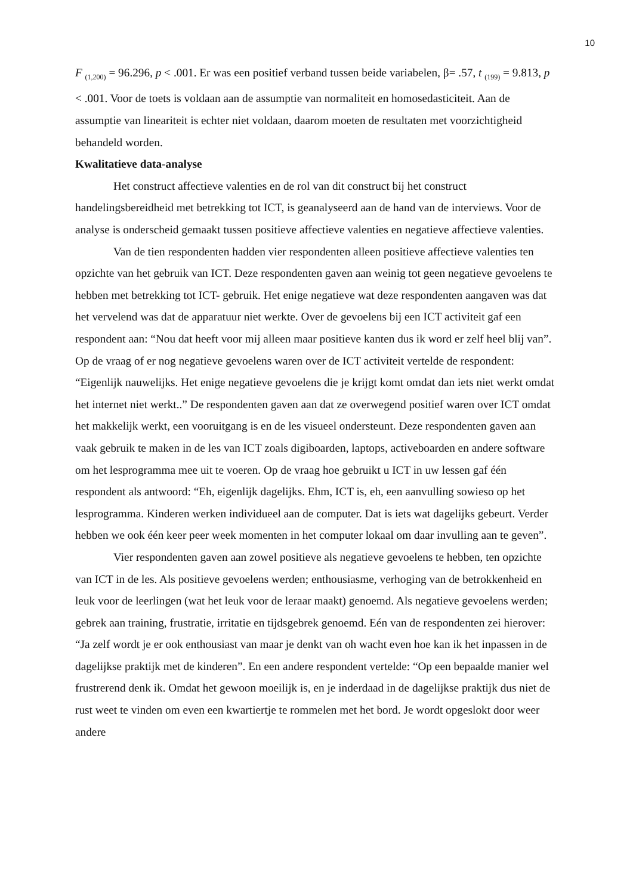10
F <sub>(1,200)</sub> = 96.296, p < .001. Er was een positief verband tussen beide variabelen, β= .57, t <sub>(199)</sub> = 9.813, p < .001. Voor de toets is voldaan aan de assumptie van normaliteit en homosedasticiteit. Aan de assumptie van lineariteit is echter niet voldaan, daarom moeten de resultaten met voorzichtigheid behandeld worden.
Kwalitatieve data-analyse
Het construct affectieve valenties en de rol van dit construct bij het construct handelingsbereidheid met betrekking tot ICT, is geanalyseerd aan de hand van de interviews. Voor de analyse is onderscheid gemaakt tussen positieve affectieve valenties en negatieve affectieve valenties.
Van de tien respondenten hadden vier respondenten alleen positieve affectieve valenties ten opzichte van het gebruik van ICT. Deze respondenten gaven aan weinig tot geen negatieve gevoelens te hebben met betrekking tot ICT- gebruik. Het enige negatieve wat deze respondenten aangaven was dat het vervelend was dat de apparatuur niet werkte. Over de gevoelens bij een ICT activiteit gaf een respondent aan: “Nou dat heeft voor mij alleen maar positieve kanten dus ik word er zelf heel blij van”. Op de vraag of er nog negatieve gevoelens waren over de ICT activiteit vertelde de respondent: “Eigenlijk nauwelijks. Het enige negatieve gevoelens die je krijgt komt omdat dan iets niet werkt omdat het internet niet werkt..” De respondenten gaven aan dat ze overwegend positief waren over ICT omdat het makkelijk werkt, een vooruitgang is en de les visueel ondersteunt. Deze respondenten gaven aan vaak gebruik te maken in de les van ICT zoals digiboarden, laptops, activeboarden en andere software om het lesprogramma mee uit te voeren. Op de vraag hoe gebruikt u ICT in uw lessen gaf één respondent als antwoord: “Eh, eigenlijk dagelijks. Ehm, ICT is, eh, een aanvulling sowieso op het lesprogramma. Kinderen werken individueel aan de computer. Dat is iets wat dagelijks gebeurt. Verder hebben we ook één keer peer week momenten in het computer lokaal om daar invulling aan te geven”.
Vier respondenten gaven aan zowel positieve als negatieve gevoelens te hebben, ten opzichte van ICT in de les. Als positieve gevoelens werden; enthousiasme, verhoging van de betrokkenheid en leuk voor de leerlingen (wat het leuk voor de leraar maakt) genoemd. Als negatieve gevoelens werden; gebrek aan training, frustratie, irritatie en tijdsgebrek genoemd. Eén van de respondenten zei hierover: “Ja zelf wordt je er ook enthousiast van maar je denkt van oh wacht even hoe kan ik het inpassen in de dagelijkse praktijk met de kinderen”. En een andere respondent vertelde: “Op een bepaalde manier wel frustrerend denk ik. Omdat het gewoon moeilijk is, en je inderdaad in de dagelijkse praktijk dus niet de rust weet te vinden om even een kwartiertje te rommelen met het bord. Je wordt opgeslokt door weer andere